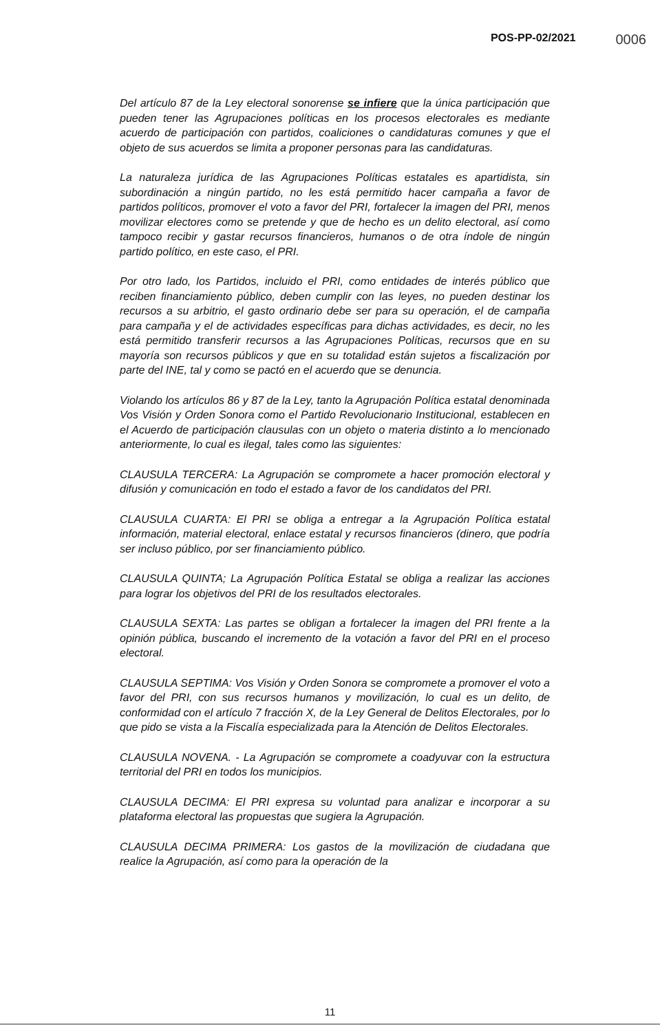POS-PP-02/2021 0006
Del artículo 87 de la Ley electoral sonorense se infiere que la única participación que pueden tener las Agrupaciones políticas en los procesos electorales es mediante acuerdo de participación con partidos, coaliciones o candidaturas comunes y que el objeto de sus acuerdos se limita a proponer personas para las candidaturas.
La naturaleza jurídica de las Agrupaciones Políticas estatales es apartidista, sin subordinación a ningún partido, no les está permitido hacer campaña a favor de partidos políticos, promover el voto a favor del PRI, fortalecer la imagen del PRI, menos movilizar electores como se pretende y que de hecho es un delito electoral, así como tampoco recibir y gastar recursos financieros, humanos o de otra índole de ningún partido político, en este caso, el PRI.
Por otro lado, los Partidos, incluido el PRI, como entidades de interés público que reciben financiamiento público, deben cumplir con las leyes, no pueden destinar los recursos a su arbitrio, el gasto ordinario debe ser para su operación, el de campaña para campaña y el de actividades específicas para dichas actividades, es decir, no les está permitido transferir recursos a las Agrupaciones Políticas, recursos que en su mayoría son recursos públicos y que en su totalidad están sujetos a fiscalización por parte del INE, tal y como se pactó en el acuerdo que se denuncia.
Violando los artículos 86 y 87 de la Ley, tanto la Agrupación Política estatal denominada Vos Visión y Orden Sonora como el Partido Revolucionario Institucional, establecen en el Acuerdo de participación clausulas con un objeto o materia distinto a lo mencionado anteriormente, lo cual es ilegal, tales como las siguientes:
CLAUSULA TERCERA: La Agrupación se compromete a hacer promoción electoral y difusión y comunicación en todo el estado a favor de los candidatos del PRI.
CLAUSULA CUARTA: El PRI se obliga a entregar a la Agrupación Política estatal información, material electoral, enlace estatal y recursos financieros (dinero, que podría ser incluso público, por ser financiamiento público.
CLAUSULA QUINTA; La Agrupación Política Estatal se obliga a realizar las acciones para lograr los objetivos del PRI de los resultados electorales.
CLAUSULA SEXTA: Las partes se obligan a fortalecer la imagen del PRI frente a la opinión pública, buscando el incremento de la votación a favor del PRI en el proceso electoral.
CLAUSULA SEPTIMA: Vos Visión y Orden Sonora se compromete a promover el voto a favor del PRI, con sus recursos humanos y movilización, lo cual es un delito, de conformidad con el artículo 7 fracción X, de la Ley General de Delitos Electorales, por lo que pido se vista a la Fiscalía especializada para la Atención de Delitos Electorales.
CLAUSULA NOVENA. - La Agrupación se compromete a coadyuvar con la estructura territorial del PRI en todos los municipios.
CLAUSULA DECIMA: El PRI expresa su voluntad para analizar e incorporar a su plataforma electoral las propuestas que sugiera la Agrupación.
CLAUSULA DECIMA PRIMERA: Los gastos de la movilización de ciudadana que realice la Agrupación, así como para la operación de la
11